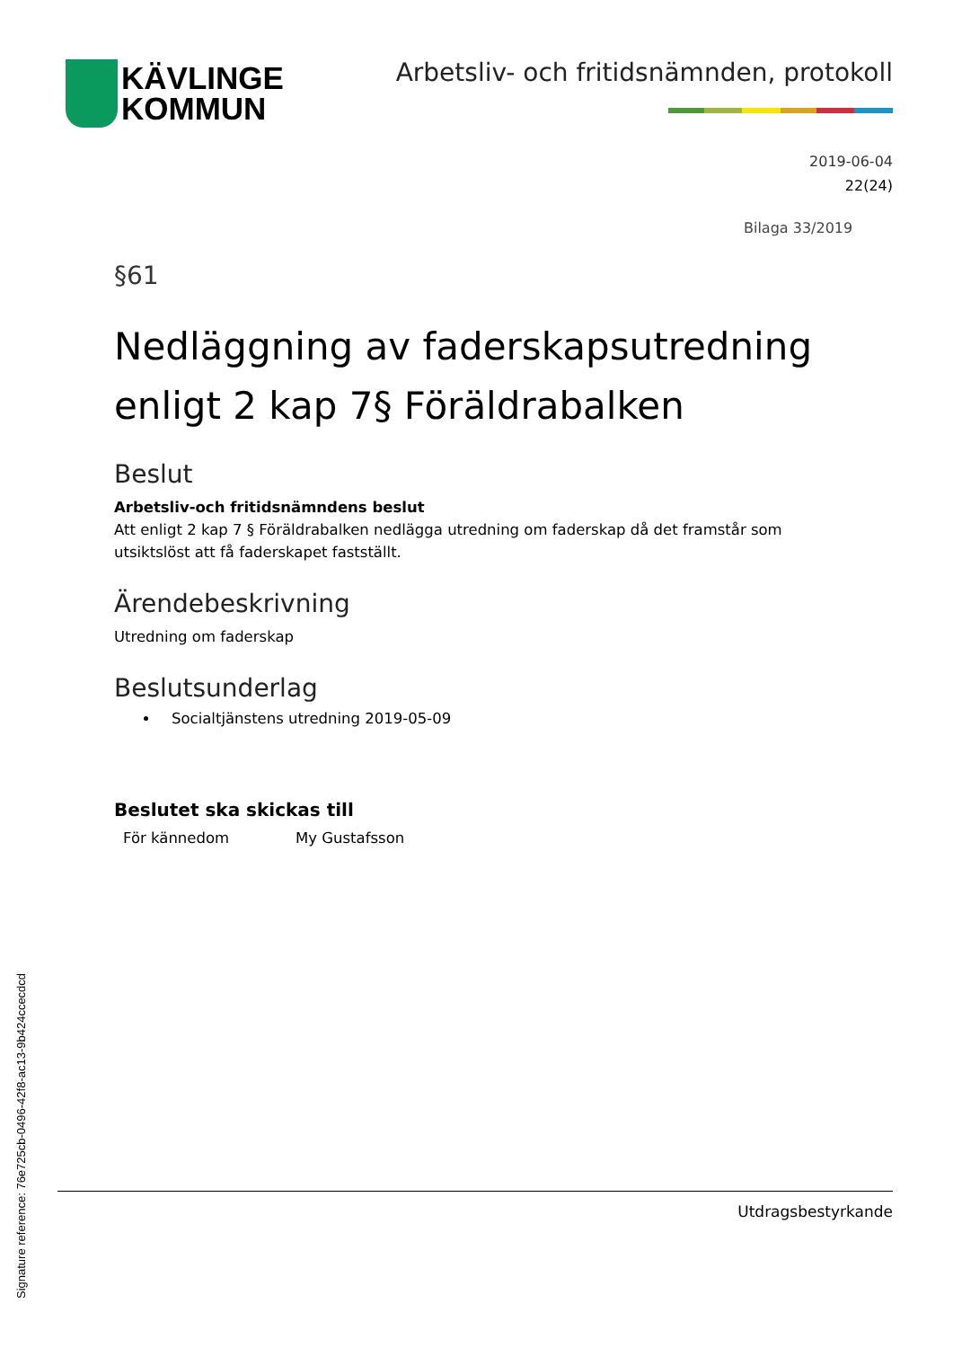KÄVLINGE
KOMMUN
Arbetsliv- och fritidsnämnden, protokoll
2019-06-04
22(24)
Bilaga 33/2019
§61
Nedläggning av faderskapsutredning enligt 2 kap 7§ Föräldrabalken
Beslut
Arbetsliv-och fritidsnämndens beslut
Att enligt 2 kap 7 § Föräldrabalken nedlägga utredning om faderskap då det framstår som utsiktslöst att få faderskapet fastställt.
Ärendebeskrivning
Utredning om faderskap
Beslutsunderlag
Socialtjänstens utredning 2019-05-09
Beslutet ska skickas till
För kännedom My Gustafsson
Utdragsbestyrkande
Signature reference: 76e725cb-0496-42f8-ac13-9b424ccecdcd